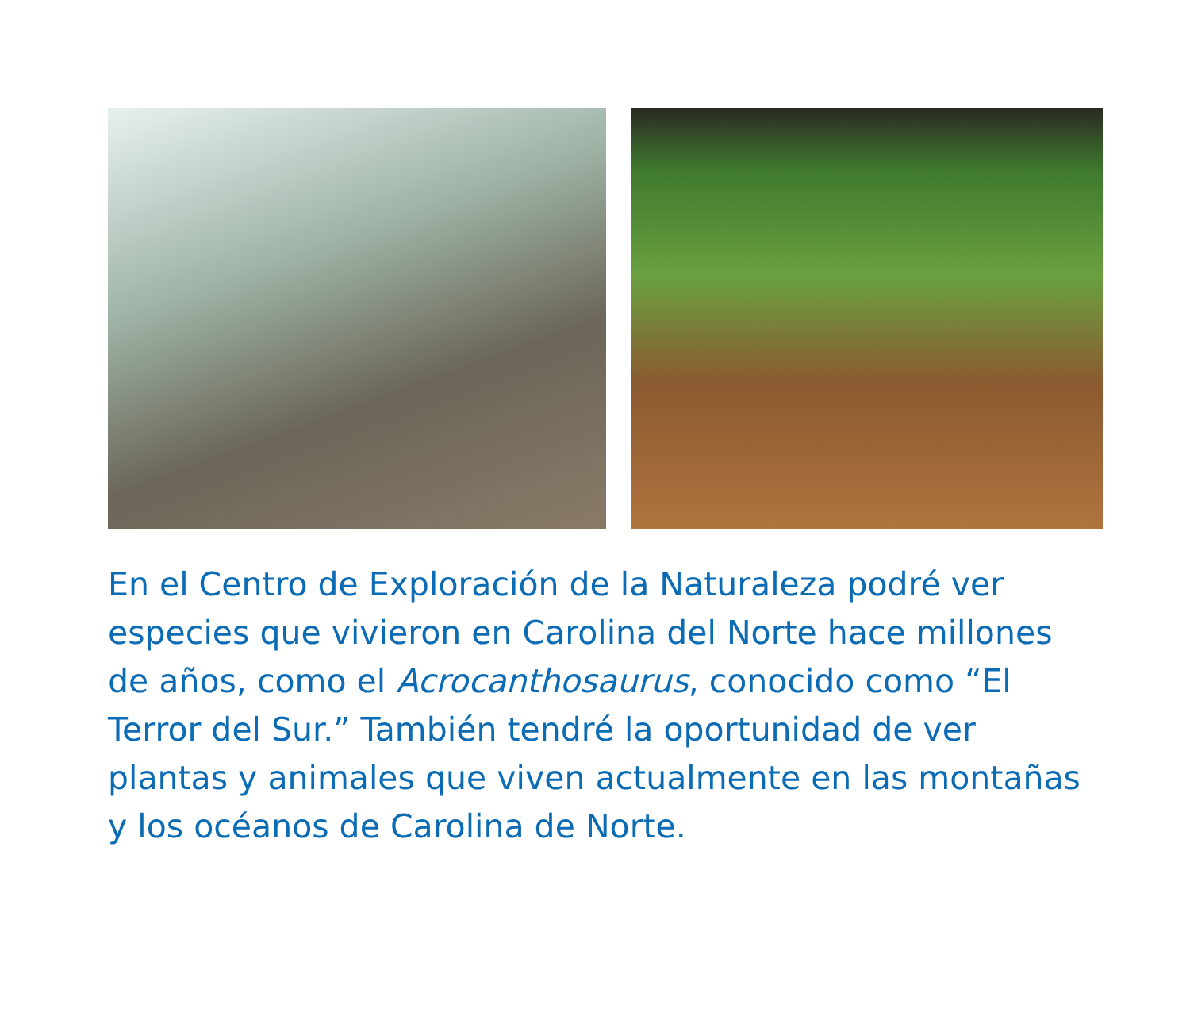En el Centro de Exploración de la Naturaleza podré ver especies que vivieron en Carolina del Norte hace millones de años, como el Acrocanthosaurus, conocido como “El Terror del Sur.” También tendré la oportunidad de ver plantas y animales que viven actualmente en las montañas y los océanos de Carolina de Norte.